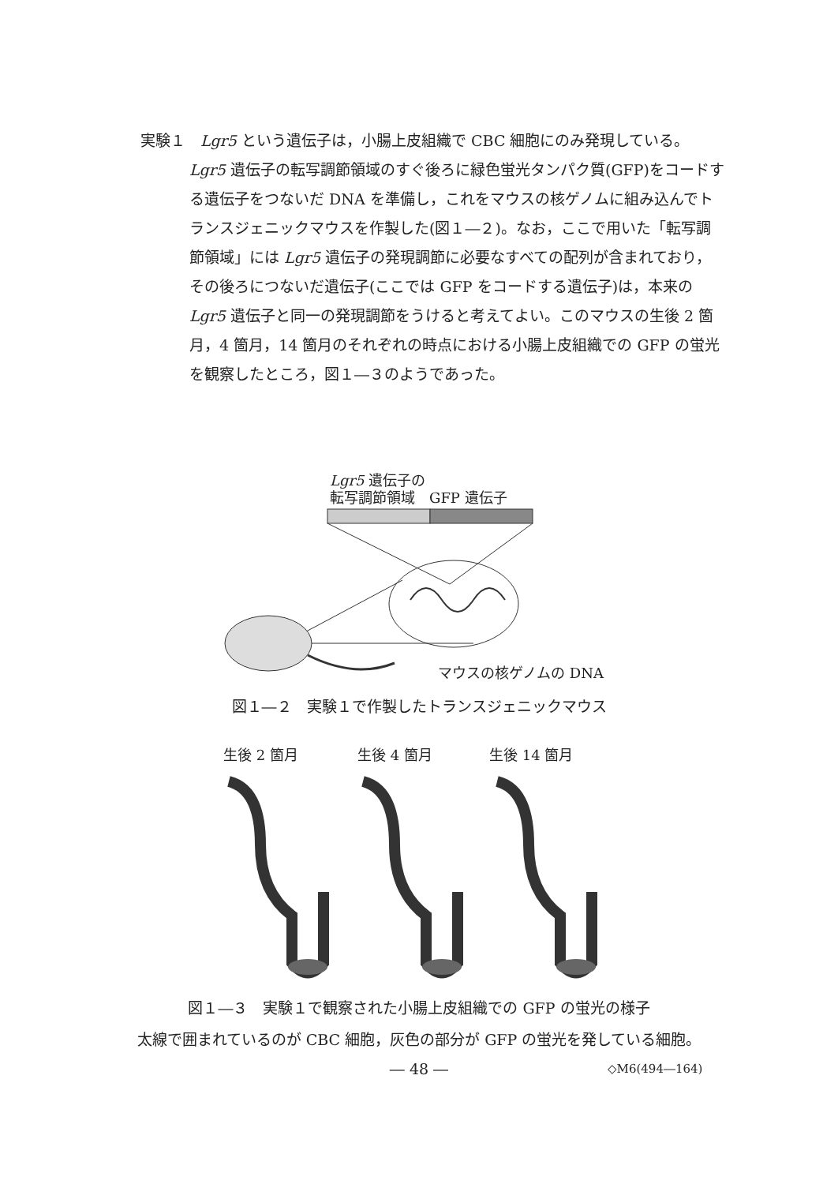実験１　Lgr5 という遺伝子は，小腸上皮組織で CBC 細胞にのみ発現している。
Lgr5 遺伝子の転写調節領域のすぐ後ろに緑色蛍光タンパク質(GFP)をコードする遺伝子をつないだ DNA を準備し，これをマウスの核ゲノムに組み込んでトランスジェニックマウスを作製した(図１―２)。なお，ここで用いた「転写調節領域」には Lgr5 遺伝子の発現調節に必要なすべての配列が含まれており，その後ろにつないだ遺伝子(ここでは GFP をコードする遺伝子)は，本来の Lgr5 遺伝子と同一の発現調節をうけると考えてよい。このマウスの生後 2 箇月，4 箇月，14 箇月のそれぞれの時点における小腸上皮組織での GFP の蛍光を観察したところ，図１―３のようであった。
Lgr5 遺伝子の
転写調節領域　GFP 遺伝子
マウスの核ゲノムの DNA
図１―２　実験１で作製したトランスジェニックマウス
生後 2 箇月 生後 4 箇月 生後 14 箇月
図１―３　実験１で観察された小腸上皮組織での GFP の蛍光の様子
太線で囲まれているのが CBC 細胞，灰色の部分が GFP の蛍光を発している細胞。
― 48 ― ◇M6(494―164)